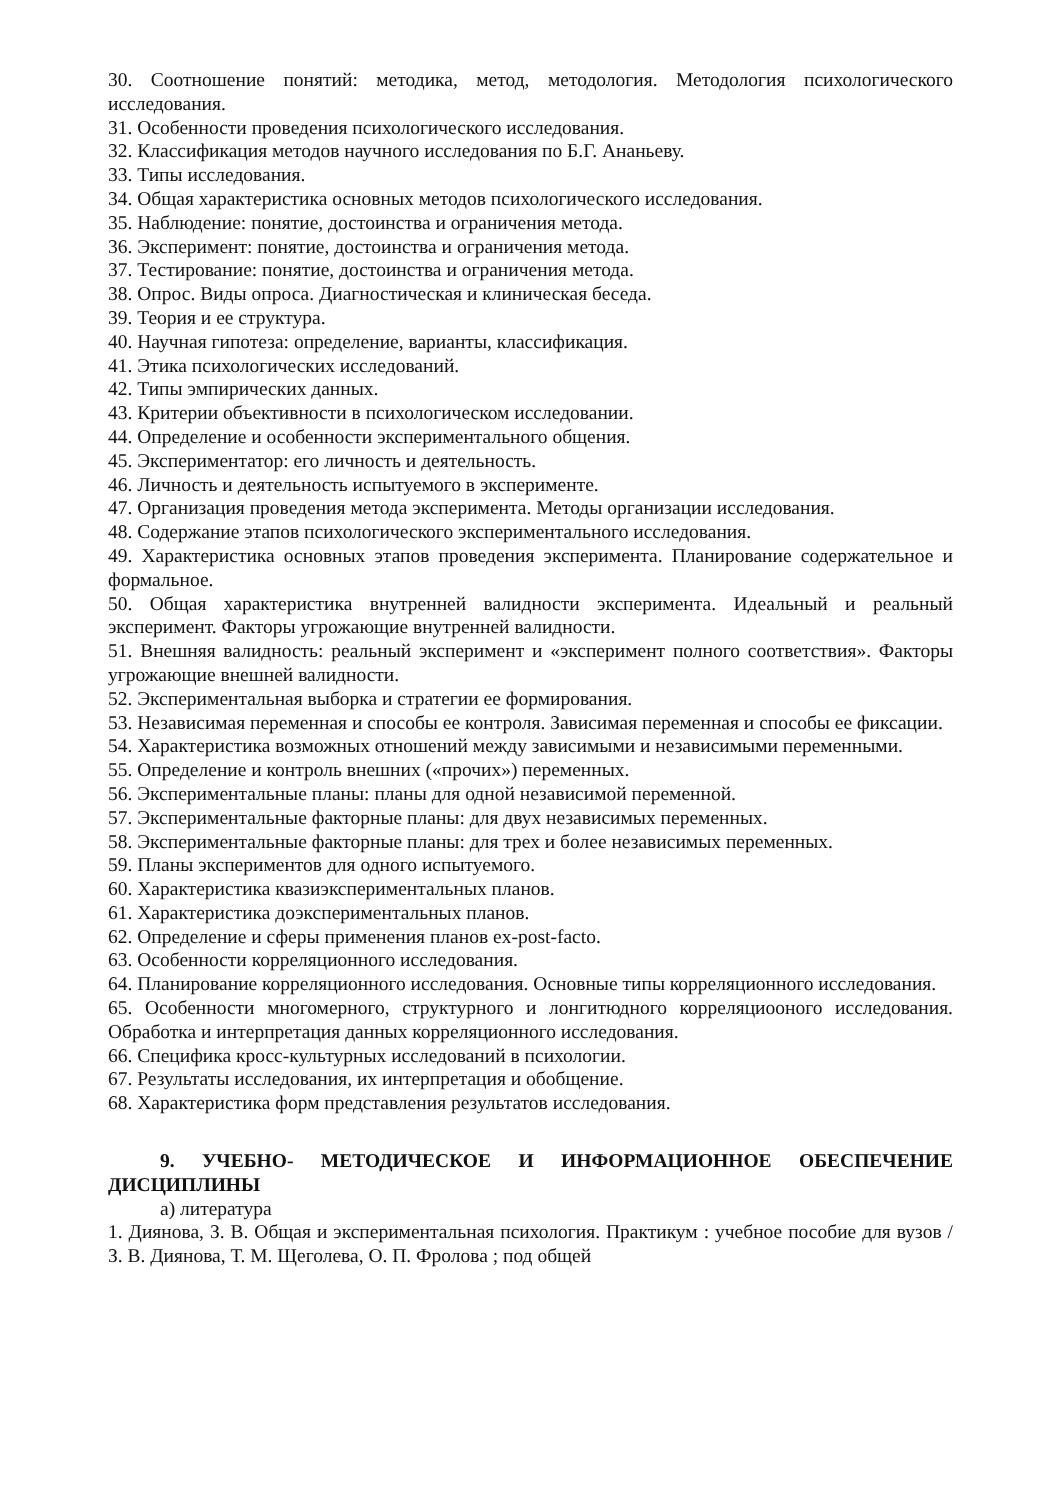30. Соотношение понятий: методика, метод, методология. Методология психологического исследования.
31. Особенности проведения психологического исследования.
32. Классификация методов научного исследования по Б.Г. Ананьеву.
33. Типы исследования.
34. Общая характеристика основных методов психологического исследования.
35. Наблюдение: понятие, достоинства и ограничения метода.
36. Эксперимент: понятие, достоинства и ограничения метода.
37. Тестирование: понятие, достоинства и ограничения метода.
38. Опрос. Виды опроса. Диагностическая и клиническая беседа.
39. Теория и ее структура.
40. Научная гипотеза: определение, варианты, классификация.
41. Этика психологических исследований.
42. Типы эмпирических данных.
43. Критерии объективности в психологическом исследовании.
44. Определение и особенности экспериментального общения.
45. Экспериментатор: его личность и деятельность.
46. Личность и деятельность испытуемого в эксперименте.
47. Организация проведения метода эксперимента. Методы организации исследования.
48. Содержание этапов психологического экспериментального исследования.
49. Характеристика основных этапов проведения эксперимента. Планирование содержательное и формальное.
50. Общая характеристика внутренней валидности эксперимента. Идеальный и реальный эксперимент. Факторы угрожающие внутренней валидности.
51. Внешняя валидность: реальный эксперимент и «эксперимент полного соответствия». Факторы угрожающие внешней валидности.
52. Экспериментальная выборка и стратегии ее формирования.
53. Независимая переменная и способы ее контроля. Зависимая переменная и способы ее фиксации.
54. Характеристика возможных отношений между зависимыми и независимыми переменными.
55. Определение и контроль внешних («прочих») переменных.
56. Экспериментальные планы: планы для одной независимой переменной.
57. Экспериментальные факторные планы: для двух независимых переменных.
58. Экспериментальные факторные планы: для трех и более независимых переменных.
59. Планы экспериментов для одного испытуемого.
60. Характеристика квазиэкспериментальных планов.
61. Характеристика доэкспериментальных планов.
62. Определение и сферы применения планов ex-post-facto.
63. Особенности корреляционного исследования.
64. Планирование корреляционного исследования. Основные типы корреляционного исследования.
65. Особенности многомерного, структурного и лонгитюдного корреляциооного исследования. Обработка и интерпретация данных корреляционного исследования.
66. Специфика кросс-культурных исследований в психологии.
67. Результаты исследования, их интерпретация и обобщение.
68. Характеристика форм представления результатов исследования.
9. УЧЕБНО- МЕТОДИЧЕСКОЕ И ИНФОРМАЦИОННОЕ ОБЕСПЕЧЕНИЕ ДИСЦИПЛИНЫ
а) литература
1. Диянова, З. В. Общая и экспериментальная психология. Практикум : учебное пособие для вузов / З. В. Диянова, Т. М. Щеголева, О. П. Фролова ; под общей